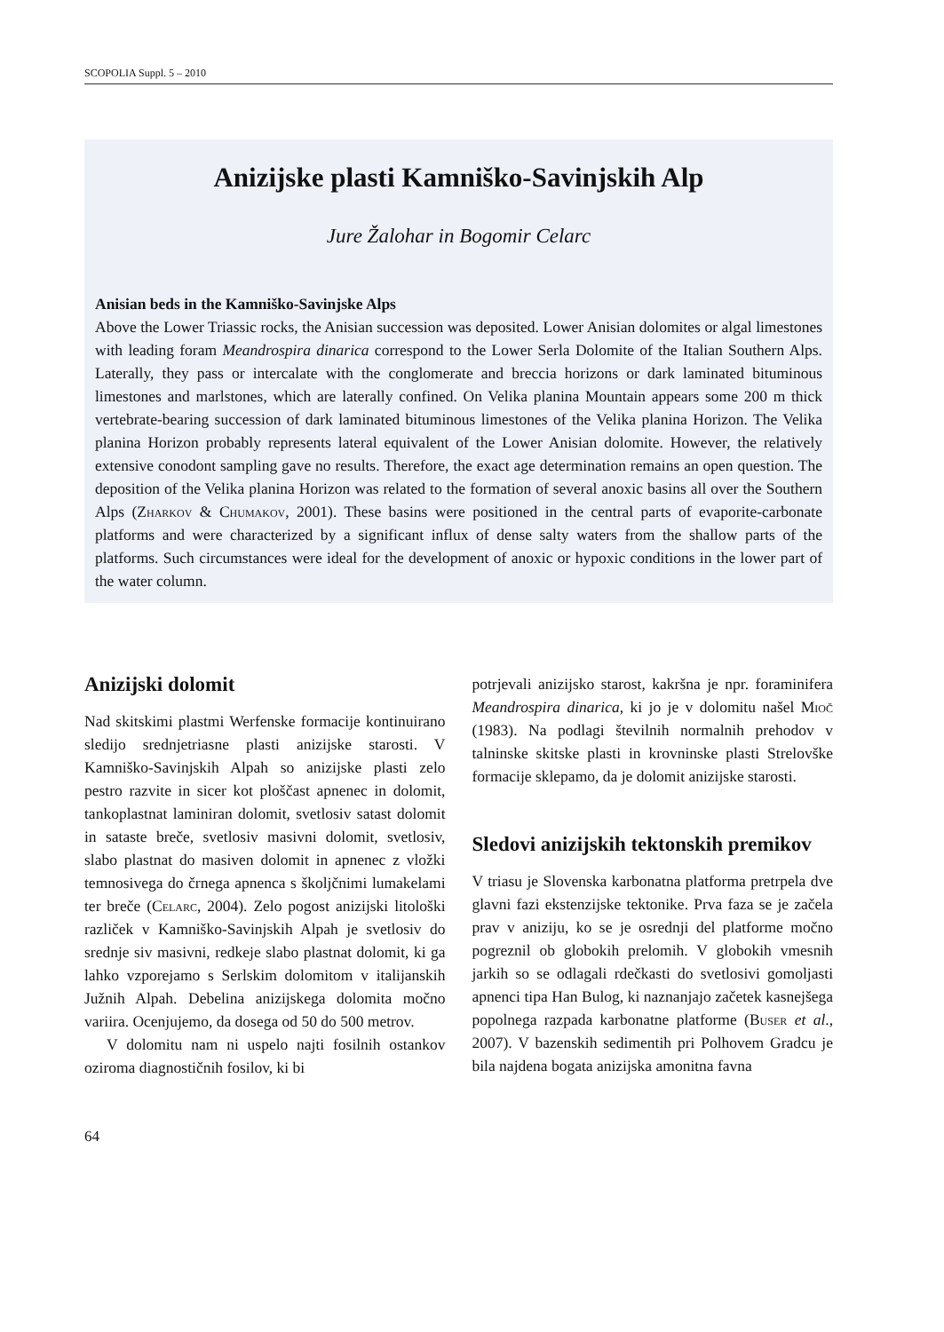SCOPOLIA Suppl. 5 – 2010
Anizijske plasti Kamniško-Savinjskih Alp
Jure Žalohar in Bogomir Celarc
Anisian beds in the Kamniško-Savinjske Alps
Above the Lower Triassic rocks, the Anisian succession was deposited. Lower Anisian dolomites or algal limestones with leading foram Meandrospira dinarica correspond to the Lower Serla Dolomite of the Italian Southern Alps. Laterally, they pass or intercalate with the conglomerate and breccia horizons or dark laminated bituminous limestones and marlstones, which are laterally confined. On Velika planina Mountain appears some 200 m thick vertebrate-bearing succession of dark laminated bituminous limestones of the Velika planina Horizon. The Velika planina Horizon probably represents lateral equivalent of the Lower Anisian dolomite. However, the relatively extensive conodont sampling gave no results. Therefore, the exact age determination remains an open question. The deposition of the Velika planina Horizon was related to the formation of several anoxic basins all over the Southern Alps (Zharkov & Chumakov, 2001). These basins were positioned in the central parts of evaporite-carbonate platforms and were characterized by a significant influx of dense salty waters from the shallow parts of the platforms. Such circumstances were ideal for the development of anoxic or hypoxic conditions in the lower part of the water column.
Anizijski dolomit
Nad skitskimi plastmi Werfenske formacije kontinuirano sledijo srednjetriasne plasti anizijske starosti. V Kamniško-Savinjskih Alpah so anizijske plasti zelo pestro razvite in sicer kot ploščast apnenec in dolomit, tankoplastnat laminiran dolomit, svetlosiv satast dolomit in sataste breče, svetlosiv masivni dolomit, svetlosiv, slabo plastnat do masiven dolomit in apnenec z vložki temnosivega do črnega apnenca s školjčnimi lumakelami ter breče (Celarc, 2004). Zelo pogost anizijski litološki različek v Kamniško-Savinjskih Alpah je svetlosiv do srednje siv masivni, redkeje slabo plastnat dolomit, ki ga lahko vzporejamo s Serlskim dolomitom v italijanskih Južnih Alpah. Debelina anizijskega dolomita močno variira. Ocenjujemo, da dosega od 50 do 500 metrov.
V dolomitu nam ni uspelo najti fosilnih ostankov oziroma diagnostičnih fosilov, ki bi
potrjevali anizijsko starost, kakršna je npr. foraminifera Meandrospira dinarica, ki jo je v dolomitu našel Mioč (1983). Na podlagi številnih normalnih prehodov v talninske skitske plasti in krovninske plasti Strelovške formacije sklepamo, da je dolomit anizijske starosti.
Sledovi anizijskih tektonskih premikov
V triasu je Slovenska karbonatna platforma pretrpela dve glavni fazi ekstenzijske tektonike. Prva faza se je začela prav v aniziju, ko se je osrednji del platforme močno pogreznil ob globokih prelomih. V globokih vmesnih jarkih so se odlagali rdečkasti do svetlosivi gomoljasti apnenci tipa Han Bulog, ki naznanjajo začetek kasnejšega popolnega razpada karbonatne platforme (Buser et al., 2007). V bazenskih sedimentih pri Polhovem Gradcu je bila najdena bogata anizijska amonitna favna
64